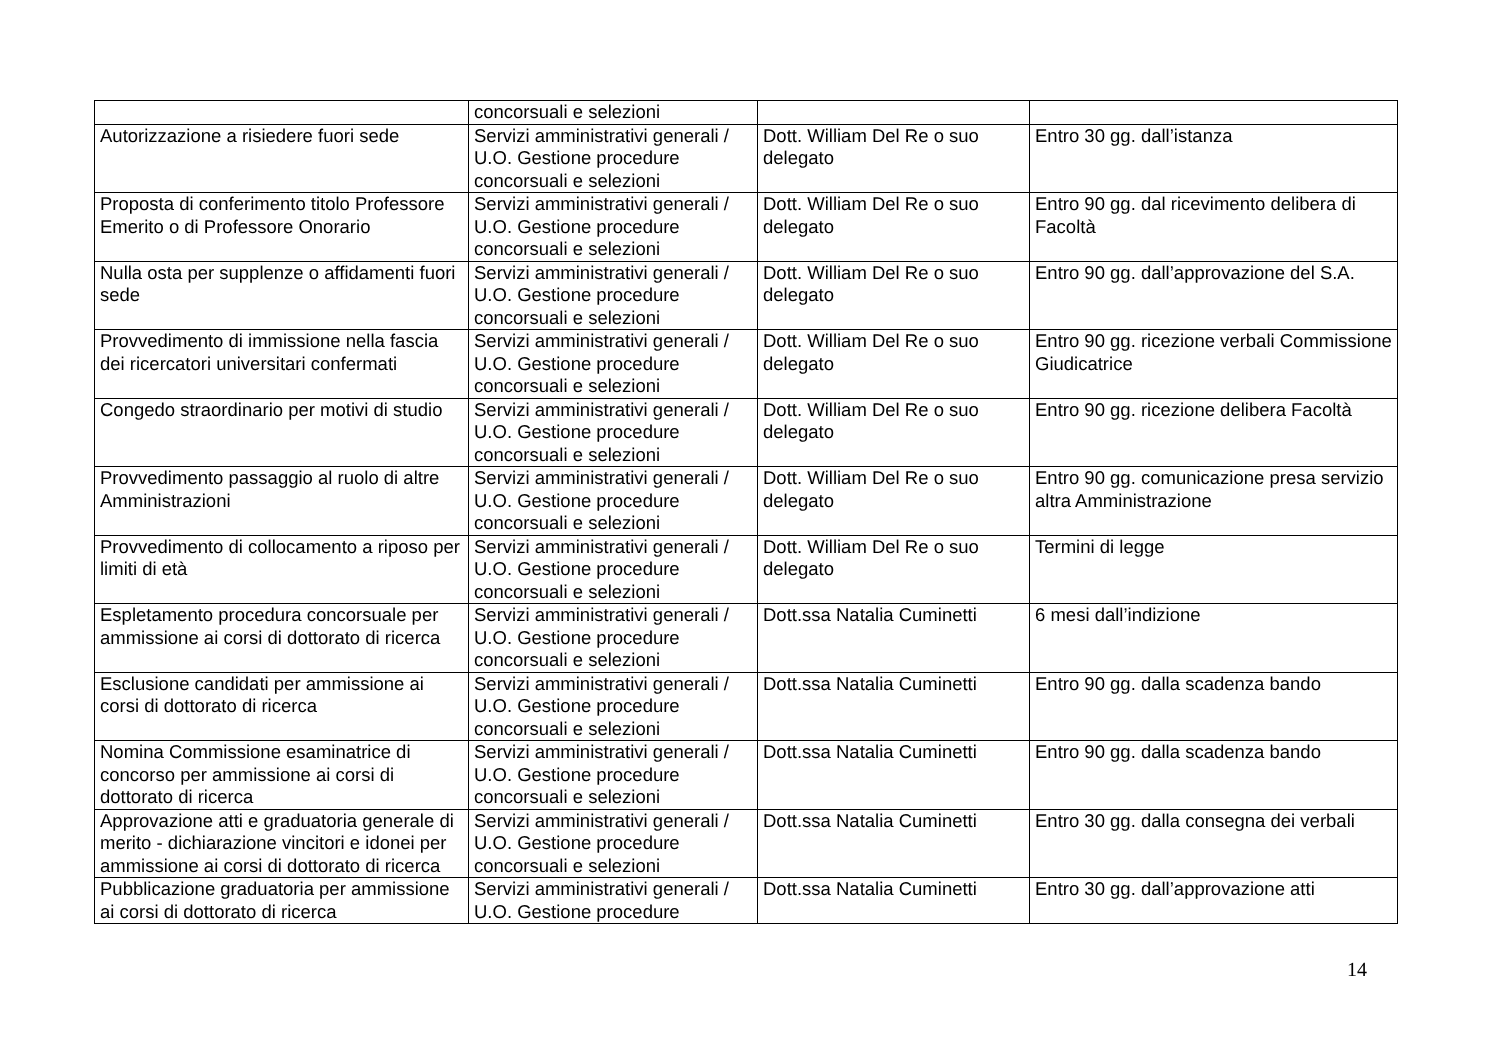| | concorsuali e selezioni | | |
| Autorizzazione a risiedere fuori sede | Servizi amministrativi generali / U.O. Gestione procedure concorsuali e selezioni | Dott. William Del Re o suo delegato | Entro 30 gg. dall’istanza |
| Proposta di conferimento titolo Professore Emerito o di Professore Onorario | Servizi amministrativi generali / U.O. Gestione procedure concorsuali e selezioni | Dott. William Del Re o suo delegato | Entro 90 gg. dal ricevimento delibera di Facoltà |
| Nulla osta per supplenze o affidamenti fuori sede | Servizi amministrativi generali / U.O. Gestione procedure concorsuali e selezioni | Dott. William Del Re o suo delegato | Entro 90 gg. dall’approvazione del S.A. |
| Provvedimento di immissione nella fascia dei ricercatori universitari confermati | Servizi amministrativi generali / U.O. Gestione procedure concorsuali e selezioni | Dott. William Del Re o suo delegato | Entro 90 gg. ricezione verbali Commissione Giudicatrice |
| Congedo straordinario per motivi di studio | Servizi amministrativi generali / U.O. Gestione procedure concorsuali e selezioni | Dott. William Del Re o suo delegato | Entro 90 gg. ricezione delibera Facoltà |
| Provvedimento passaggio al ruolo di altre Amministrazioni | Servizi amministrativi generali / U.O. Gestione procedure concorsuali e selezioni | Dott. William Del Re o suo delegato | Entro 90 gg. comunicazione presa servizio altra Amministrazione |
| Provvedimento di collocamento a riposo per limiti di età | Servizi amministrativi generali / U.O. Gestione procedure concorsuali e selezioni | Dott. William Del Re o suo delegato | Termini di legge |
| Espletamento procedura concorsuale per ammissione ai corsi di dottorato di ricerca | Servizi amministrativi generali / U.O. Gestione procedure concorsuali e selezioni | Dott.ssa Natalia Cuminetti | 6 mesi dall’indizione |
| Esclusione candidati per ammissione ai corsi di dottorato di ricerca | Servizi amministrativi generali / U.O. Gestione procedure concorsuali e selezioni | Dott.ssa Natalia Cuminetti | Entro 90 gg. dalla scadenza bando |
| Nomina Commissione esaminatrice di concorso per ammissione ai corsi di dottorato di ricerca | Servizi amministrativi generali / U.O. Gestione procedure concorsuali e selezioni | Dott.ssa Natalia Cuminetti | Entro 90 gg. dalla scadenza bando |
| Approvazione atti e graduatoria generale di merito - dichiarazione vincitori e idonei per ammissione ai corsi di dottorato di ricerca | Servizi amministrativi generali / U.O. Gestione procedure concorsuali e selezioni | Dott.ssa Natalia Cuminetti | Entro 30 gg. dalla consegna dei verbali |
| Pubblicazione graduatoria per ammissione ai corsi di dottorato di ricerca | Servizi amministrativi generali / U.O. Gestione procedure | Dott.ssa Natalia Cuminetti | Entro 30 gg. dall’approvazione atti |
14